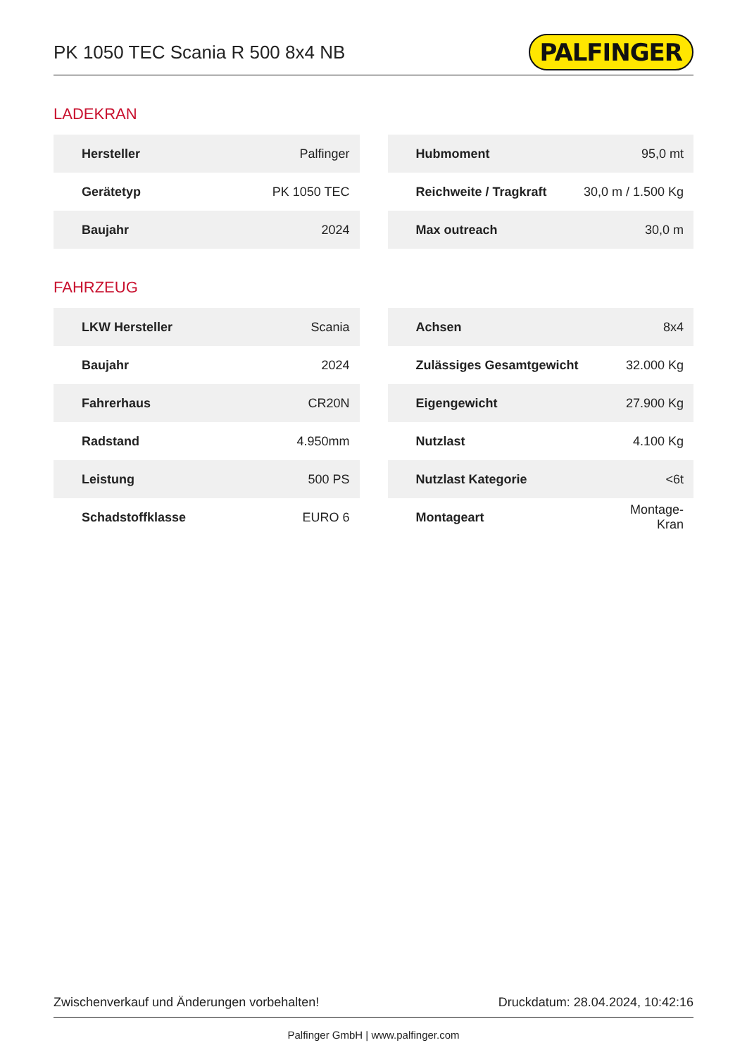PK 1050 TEC Scania R 500 8x4 NB
PALFINGER
LADEKRAN
| Hersteller | Palfinger |
| Gerätetyp | PK 1050 TEC |
| Baujahr | 2024 |
| Hubmoment | 95,0 mt |
| Reichweite / Tragkraft | 30,0 m / 1.500 Kg |
| Max outreach | 30,0 m |
FAHRZEUG
| LKW Hersteller | Scania |
| Baujahr | 2024 |
| Fahrerhaus | CR20N |
| Radstand | 4.950mm |
| Leistung | 500 PS |
| Schadstoffklasse | EURO 6 |
| Achsen | 8x4 |
| Zulässiges Gesamtgewicht | 32.000 Kg |
| Eigengewicht | 27.900 Kg |
| Nutzlast | 4.100 Kg |
| Nutzlast Kategorie | <6t |
| Montageart | Montage- Kran |
Zwischenverkauf und Änderungen vorbehalten! Druckdatum: 28.04.2024, 10:42:16
Palfinger GmbH | www.palfinger.com